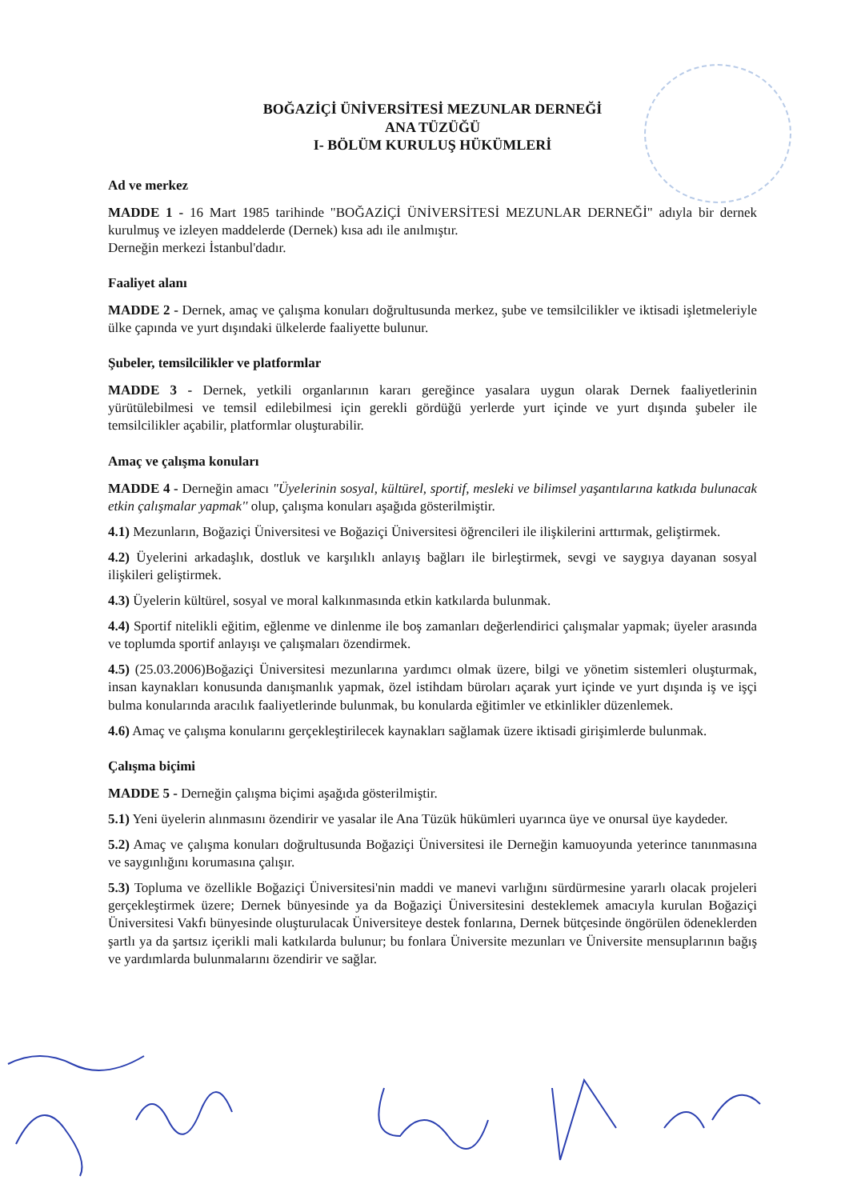BOĞAZİÇİ ÜNİVERSİTESİ MEZUNLAR DERNEĞİ
ANA TÜZÜĞÜ
I- BÖLÜM KURULUŞ HÜKÜMLERİ
Ad ve merkez
MADDE 1 - 16 Mart 1985 tarihinde "BOĞAZİÇİ ÜNİVERSİTESİ MEZUNLAR DERNEĞİ" adıyla bir dernek kurulmuş ve izleyen maddelerde (Dernek) kısa adı ile anılmıştır.
Derneğin merkezi İstanbul'dadır.
Faaliyet alanı
MADDE 2 - Dernek, amaç ve çalışma konuları doğrultusunda merkez, şube ve temsilcilikler ve iktisadi işletmeleriyle ülke çapında ve yurt dışındaki ülkelerde faaliyette bulunur.
Şubeler, temsilcilikler ve platformlar
MADDE 3 - Dernek, yetkili organlarının kararı gereğince yasalara uygun olarak Dernek faaliyetlerinin yürütülebilmesi ve temsil edilebilmesi için gerekli gördüğü yerlerde yurt içinde ve yurt dışında şubeler ile temsilcilikler açabilir, platformlar oluşturabilir.
Amaç ve çalışma konuları
MADDE 4 - Derneğin amacı "Üyelerinin sosyal, kültürel, sportif, mesleki ve bilimsel yaşantılarına katkıda bulunacak etkin çalışmalar yapmak'' olup, çalışma konuları aşağıda gösterilmiştir.
4.1) Mezunların, Boğaziçi Üniversitesi ve Boğaziçi Üniversitesi öğrencileri ile ilişkilerini arttırmak, geliştirmek.
4.2) Üyelerini arkadaşlık, dostluk ve karşılıklı anlayış bağları ile birleştirmek, sevgi ve saygıya dayanan sosyal ilişkileri geliştirmek.
4.3) Üyelerin kültürel, sosyal ve moral kalkınmasında etkin katkılarda bulunmak.
4.4) Sportif nitelikli eğitim, eğlenme ve dinlenme ile boş zamanları değerlendirici çalışmalar yapmak; üyeler arasında ve toplumda sportif anlayışı ve çalışmaları özendirmek.
4.5) (25.03.2006)Boğaziçi Üniversitesi mezunlarına yardımcı olmak üzere, bilgi ve yönetim sistemleri oluşturmak, insan kaynakları konusunda danışmanlık yapmak, özel istihdam büroları açarak yurt içinde ve yurt dışında iş ve işçi bulma konularında aracılık faaliyetlerinde bulunmak, bu konularda eğitimler ve etkinlikler düzenlemek.
4.6) Amaç ve çalışma konularını gerçekleştirilecek kaynakları sağlamak üzere iktisadi girişimlerde bulunmak.
Çalışma biçimi
MADDE 5 - Derneğin çalışma biçimi aşağıda gösterilmiştir.
5.1) Yeni üyelerin alınmasını özendirir ve yasalar ile Ana Tüzük hükümleri uyarınca üye ve onursal üye kaydeder.
5.2) Amaç ve çalışma konuları doğrultusunda Boğaziçi Üniversitesi ile Derneğin kamuoyunda yeterince tanınmasına ve saygınlığını korumasına çalışır.
5.3) Topluma ve özellikle Boğaziçi Üniversitesi'nin maddi ve manevi varlığını sürdürmesine yararlı olacak projeleri gerçekleştirmek üzere; Dernek bünyesinde ya da Boğaziçi Üniversitesini desteklemek amacıyla kurulan Boğaziçi Üniversitesi Vakfı bünyesinde oluşturulacak Üniversiteye destek fonlarına, Dernek bütçesinde öngörülen ödeneklerden şartlı ya da şartsız içerikli mali katkılarda bulunur; bu fonlara Üniversite mezunları ve Üniversite mensuplarının bağış ve yardımlarda bulunmalarını özendirir ve sağlar.